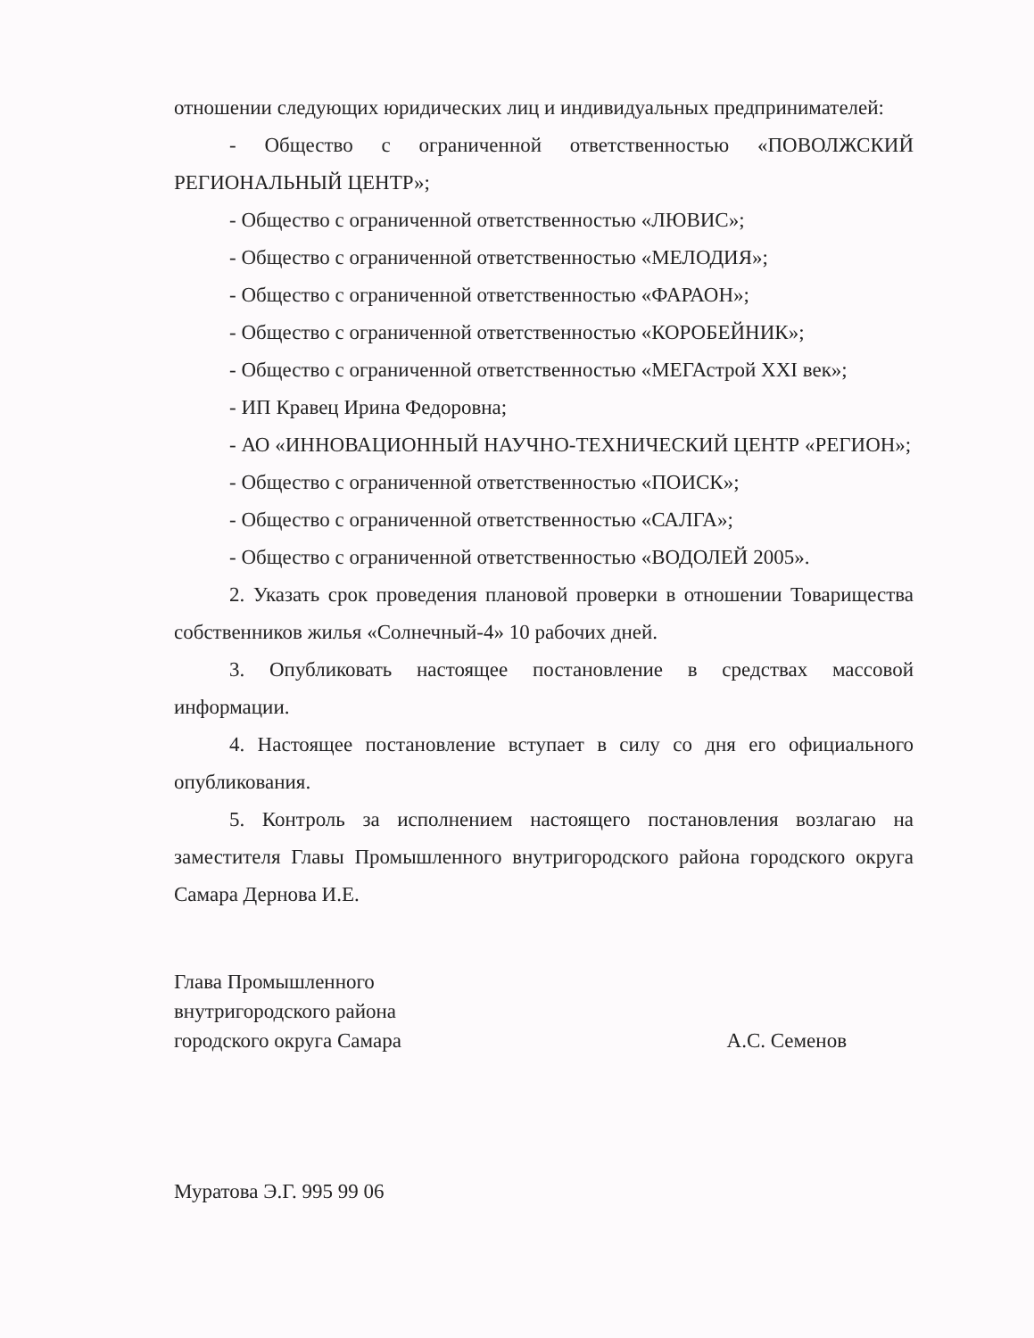отношении следующих юридических лиц и индивидуальных предпринимателей:
- Общество с ограниченной ответственностью «ПОВОЛЖСКИЙ РЕГИОНАЛЬНЫЙ ЦЕНТР»;
- Общество с ограниченной ответственностью «ЛЮВИС»;
- Общество с ограниченной ответственностью «МЕЛОДИЯ»;
- Общество с ограниченной ответственностью «ФАРАОН»;
- Общество с ограниченной ответственностью «КОРОБЕЙНИК»;
- Общество с ограниченной ответственностью «МЕГАстрой XXI век»;
- ИП Кравец Ирина Федоровна;
- АО «ИННОВАЦИОННЫЙ НАУЧНО-ТЕХНИЧЕСКИЙ ЦЕНТР «РЕГИОН»;
- Общество с ограниченной ответственностью «ПОИСК»;
- Общество с ограниченной ответственностью «САЛГА»;
- Общество с ограниченной ответственностью «ВОДОЛЕЙ 2005».
2. Указать срок проведения плановой проверки в отношении Товарищества собственников жилья «Солнечный-4» 10 рабочих дней.
3. Опубликовать настоящее постановление в средствах массовой информации.
4. Настоящее постановление вступает в силу со дня его официального опубликования.
5. Контроль за исполнением настоящего постановления возлагаю на заместителя Главы Промышленного внутригородского района городского округа Самара Дернова И.Е.
Глава Промышленного
внутригородского района
городского округа Самара
А.С. Семенов
Муратова Э.Г. 995 99 06